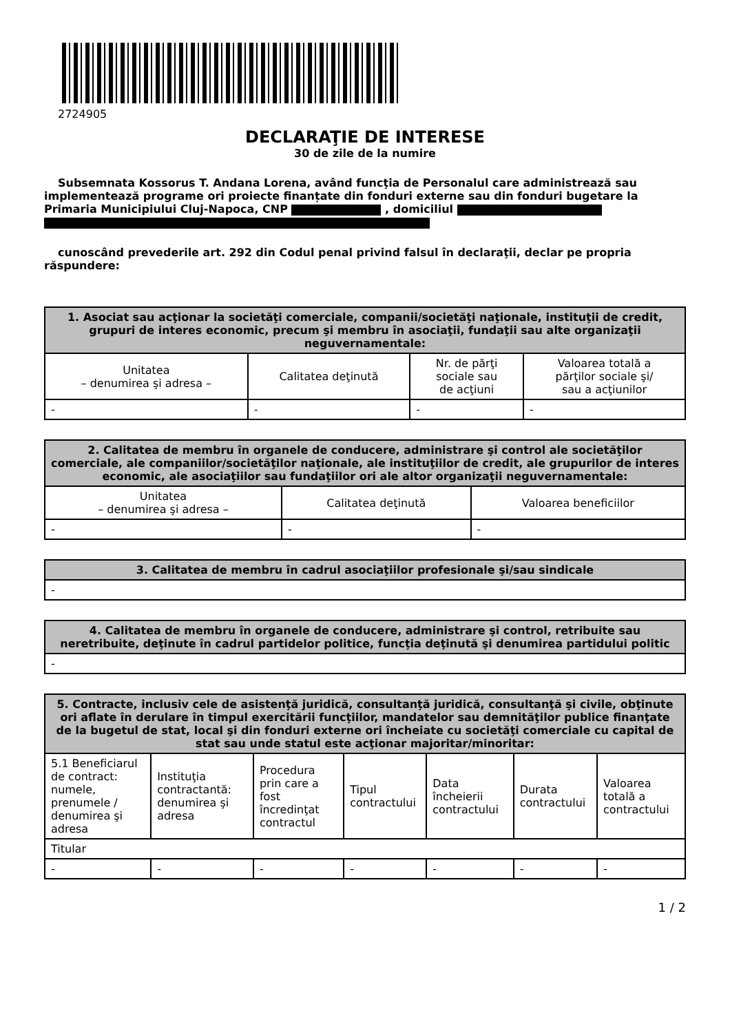2724905
DECLARAŢIE DE INTERESE
30 de zile de la numire
Subsemnata Kossorus T. Andana Lorena, având funcţia de Personalul care administrează sau implementează programe ori proiecte finanțate din fonduri externe sau din fonduri bugetare la Primaria Municipiului Cluj-Napoca, CNP , domiciliul
cunoscând prevederile art. 292 din Codul penal privind falsul în declaraţii, declar pe propria răspundere:
| 1. Asociat sau acţionar la societăţi comerciale, companii/societăţi naţionale, instituţii de credit, grupuri de interes economic, precum şi membru în asociaţii, fundaţii sau alte organizaţii neguvernamentale: | | | |
| --- | --- | --- | --- |
| Unitatea – denumirea şi adresa – | Calitatea deţinută | Nr. de părţi sociale sau de acţiuni | Valoarea totală a părţilor sociale şi/ sau a acţiunilor |
| - | - | - | - |
| 2. Calitatea de membru în organele de conducere, administrare şi control ale societăţilor comerciale, ale companiilor/societăţilor naţionale, ale instituţiilor de credit, ale grupurilor de interes economic, ale asociaţiilor sau fundaţiilor ori ale altor organizaţii neguvernamentale: | | |
| --- | --- | --- |
| Unitatea – denumirea şi adresa – | Calitatea deţinută | Valoarea beneficiilor |
| - | - | - |
| 3. Calitatea de membru în cadrul asociaţiilor profesionale şi/sau sindicale |
| --- |
| - |
| 4. Calitatea de membru în organele de conducere, administrare şi control, retribuite sau neretribuite, deţinute în cadrul partidelor politice, funcţia deţinută şi denumirea partidului politic |
| --- |
| - |
| 5. Contracte, inclusiv cele de asistenţă juridică, consultanţă juridică, consultanţă şi civile, obţinute ori aflate în derulare în timpul exercitării funcţiilor, mandatelor sau demnităţilor publice finanţate de la bugetul de stat, local şi din fonduri externe ori încheiate cu societăţi comerciale cu capital de stat sau unde statul este acţionar majoritar/minoritar: | | | | | | |
| --- | --- | --- | --- | --- | --- | --- |
| 5.1 Beneficiarul de contract: numele, prenumele / denumirea şi adresa | Instituţia contractantă: denumirea şi adresa | Procedura prin care a fost încredinţat contractul | Tipul contractului | Data încheierii contractului | Durata contractului | Valoarea totală a contractului |
| Titular | | | | | | |
| - | - | - | - | - | - | - |
1 / 2